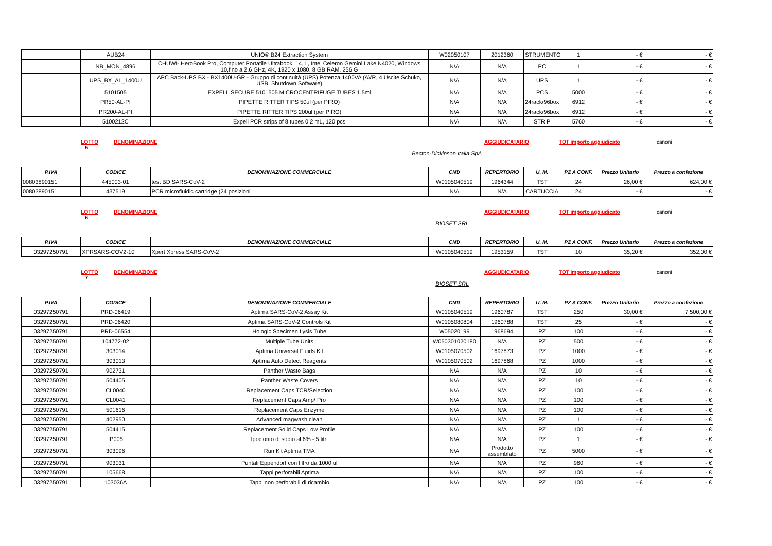| | AUB24 | UNIO® B24 Extraction System | W02050107 | 2012360 | STRUMENTO | 1 | - € | - € |
| | NB_MON_4896 | CHUWI- HeroBook Pro, Computer Portatile Ultrabook, 14,1', Intel Celeron Gemini Lake N4020, Windows 10,fino a 2.6 GHz, 4K, 1920 x 1080, 8 GB RAM, 256 G | N/A | N/A | PC | 1 | - € | - € |
| | UPS_BX_AL_1400U | APC Back-UPS BX - BX1400U-GR - Gruppo di continuità (UPS) Potenza 1400VA (AVR, 4 Uscite Schuko, USB, Shutdown Software) | N/A | N/A | UPS | 1 | - € | - € |
| | 5101505 | EXPELL SECURE 5101505 MICROCENTRIFUGE TUBES 1,5ml | N/A | N/A | PCS | 5000 | - € | - € |
| | PR50-AL-PI | PIPETTE RITTER TIPS 50ul (per PIRO) | N/A | N/A | 24rack/96box | 6912 | - € | - € |
| | PR200-AL-PI | PIPETTE RITTER TIPS 200ul (per PIRO) | N/A | N/A | 24rack/96box | 6912 | - € | - € |
| | 5100212C | Expell PCR strips of 8 tubes 0.2 mL, 120 pcs | N/A | N/A | STRIP | 5760 | - € | - € |
LOTTO DENOMINAZIONE AGGIUDICATARIO TOT importo aggiudicato canoni 5 Becton-Dickinson Italia SpA
| P.IVA | CODICE | DENOMINAZIONE COMMERCIALE | CND | REPERTORIO | U. M. | PZ A CONF. | Prezzo Unitario | Prezzo a confezione |
| --- | --- | --- | --- | --- | --- | --- | --- | --- |
| 00803890151 | 445003-01 | test BD SARS-CoV-2 | W0105040519 | 1964344 | TST | 24 | 26,00 € | 624,00 € |
| 00803890151 | 437519 | PCR microfluidic cartridge (24 posizioni | N/A | N/A | CARTUCCIA | 24 | - € | - € |
LOTTO DENOMINAZIONE AGGIUDICATARIO TOT importo aggiudicato canoni 6 BIOSET SRL
| P.IVA | CODICE | DENOMINAZIONE COMMERCIALE | CND | REPERTORIO | U. M. | PZ A CONF. | Prezzo Unitario | Prezzo a confezione |
| --- | --- | --- | --- | --- | --- | --- | --- | --- |
| 03297250791 | XPRSARS-COV2-10 | Xpert Xpress SARS-CoV-2 | W0105040519 | 1953159 | TST | 10 | 35,20 € | 352,00 € |
LOTTO DENOMINAZIONE AGGIUDICATARIO TOT importo aggiudicato canoni 7 BIOSET SRL
| P.IVA | CODICE | DENOMINAZIONE COMMERCIALE | CND | REPERTORIO | U. M. | PZ A CONF. | Prezzo Unitario | Prezzo a confezione |
| --- | --- | --- | --- | --- | --- | --- | --- | --- |
| 03297250791 | PRD-06419 | Aptima SARS-CoV-2 Assay Kit | W0105040519 | 1960787 | TST | 250 | 30,00 € | 7.500,00 € |
| 03297250791 | PRD-06420 | Aptima SARS-CoV-2 Controls Kit | W0105080804 | 1960788 | TST | 25 | - € | - € |
| 03297250791 | PRD-06554 | Hologic Specimen Lysis Tube | W05020199 | 1968694 | PZ | 100 | - € | - € |
| 03297250791 | 104772-02 | Multiple Tube Units | W050301020180 | N/A | PZ | 500 | - € | - € |
| 03297250791 | 303014 | Aptima Universal Fluids Kit | W0105070502 | 1697873 | PZ | 1000 | - € | - € |
| 03297250791 | 303013 | Aptima Auto Detect Reagents | W0105070502 | 1697868 | PZ | 1000 | - € | - € |
| 03297250791 | 902731 | Panther Waste Bags | N/A | N/A | PZ | 10 | - € | - € |
| 03297250791 | 504405 | Panther Waste Covers | N/A | N/A | PZ | 10 | - € | - € |
| 03297250791 | CL0040 | Replacement Caps TCR/Selection | N/A | N/A | PZ | 100 | - € | - € |
| 03297250791 | CL0041 | Replacement Caps Amp/ Pro | N/A | N/A | PZ | 100 | - € | - € |
| 03297250791 | 501616 | Replacement Caps Enzyme | N/A | N/A | PZ | 100 | - € | - € |
| 03297250791 | 402950 | Advanced magwash clean | N/A | N/A | PZ | 1 | - € | - € |
| 03297250791 | 504415 | Replacement Solid Caps Low Profile | N/A | N/A | PZ | 100 | - € | - € |
| 03297250791 | IP005 | Ipoclorito di sodio al 6% - 5 litri | N/A | N/A | PZ | 1 | - € | - € |
| 03297250791 | 303096 | Run Kit Aptima TMA | N/A | Prodotto assemblato | PZ | 5000 | - € | - € |
| 03297250791 | 903031 | Puntali Eppendorf con filtro da 1000 ul | N/A | N/A | PZ | 960 | - € | - € |
| 03297250791 | 105668 | Tappi perforabili Aptima | N/A | N/A | PZ | 100 | - € | - € |
| 03297250791 | 103036A | Tappi non perforabili di ricambio | N/A | N/A | PZ | 100 | - € | - € |